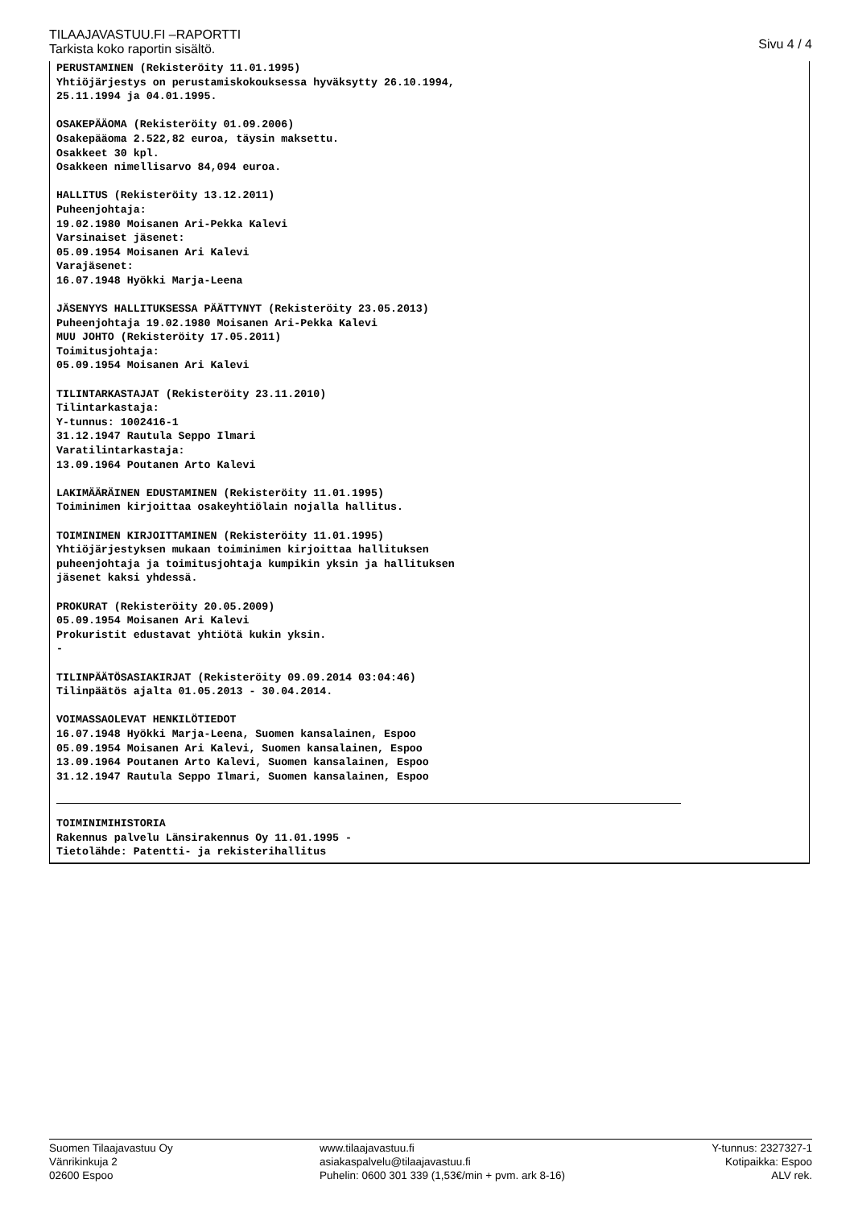TILAAJAVASTUU.FI –RAPORTTI
Tarkista koko raportin sisältö.
Sivu 4 / 4
PERUSTAMINEN (Rekisteröity 11.01.1995)
Yhtiöjärjestys on perustamiskokouksessa hyväksytty 26.10.1994,
25.11.1994 ja 04.01.1995.

OSAKEPÄÄOMA (Rekisteröity 01.09.2006)
Osakepääoma 2.522,82 euroa, täysin maksettu.
Osakkeet 30 kpl.
Osakkeen nimellisarvo 84,094 euroa.

HALLITUS (Rekisteröity 13.12.2011)
Puheenjohtaja:
19.02.1980 Moisanen Ari-Pekka Kalevi
Varsinaiset jäsenet:
05.09.1954 Moisanen Ari Kalevi
Varajäsenet:
16.07.1948 Hyökki Marja-Leena

JÄSENYYS HALLITUKSESSA PÄÄTTYNYT (Rekisteröity 23.05.2013)
Puheenjohtaja 19.02.1980 Moisanen Ari-Pekka Kalevi
MUU JOHTO (Rekisteröity 17.05.2011)
Toimitusjohtaja:
05.09.1954 Moisanen Ari Kalevi

TILINTARKASTAJAT (Rekisteröity 23.11.2010)
Tilintarkastaja:
Y-tunnus: 1002416-1
31.12.1947 Rautula Seppo Ilmari
Varatilintarkastaja:
13.09.1964 Poutanen Arto Kalevi

LAKIMÄÄRÄINEN EDUSTAMINEN (Rekisteröity 11.01.1995)
Toiminimen kirjoittaa osakeyhtiölain nojalla hallitus.

TOIMINIMEN KIRJOITTAMINEN (Rekisteröity 11.01.1995)
Yhtiöjärjestyksen mukaan toiminimen kirjoittaa hallituksen
puheenjohtaja ja toimitusjohtaja kumpikin yksin ja hallituksen
jäsenet kaksi yhdessä.

PROKURAT (Rekisteröity 20.05.2009)
05.09.1954 Moisanen Ari Kalevi
Prokuristit edustavat yhtiötä kukin yksin.
-

TILINPÄÄTÖSASIAKIRJAT (Rekisteröity 09.09.2014 03:04:46)
Tilinpäätös ajalta 01.05.2013 - 30.04.2014.

VOIMASSAOLEVAT HENKILÖTIEDOT
16.07.1948 Hyökki Marja-Leena, Suomen kansalainen, Espoo
05.09.1954 Moisanen Ari Kalevi, Suomen kansalainen, Espoo
13.09.1964 Poutanen Arto Kalevi, Suomen kansalainen, Espoo
31.12.1947 Rautula Seppo Ilmari, Suomen kansalainen, Espoo
TOIMINIMIHISTORIA
Rakennus palvelu Länsirakennus Oy 11.01.1995 -
Tietolähde: Patentti- ja rekisterihallitus
Suomen Tilaajavastuu Oy
Vänrikinkuja 2
02600 Espoo
www.tilaajavastuu.fi
asiakaspalvelu@tilaajavastuu.fi
Puhelin: 0600 301 339 (1,53€/min + pvm. ark 8-16)
Y-tunnus: 2327327-1
Kotipaikka: Espoo
ALV rek.